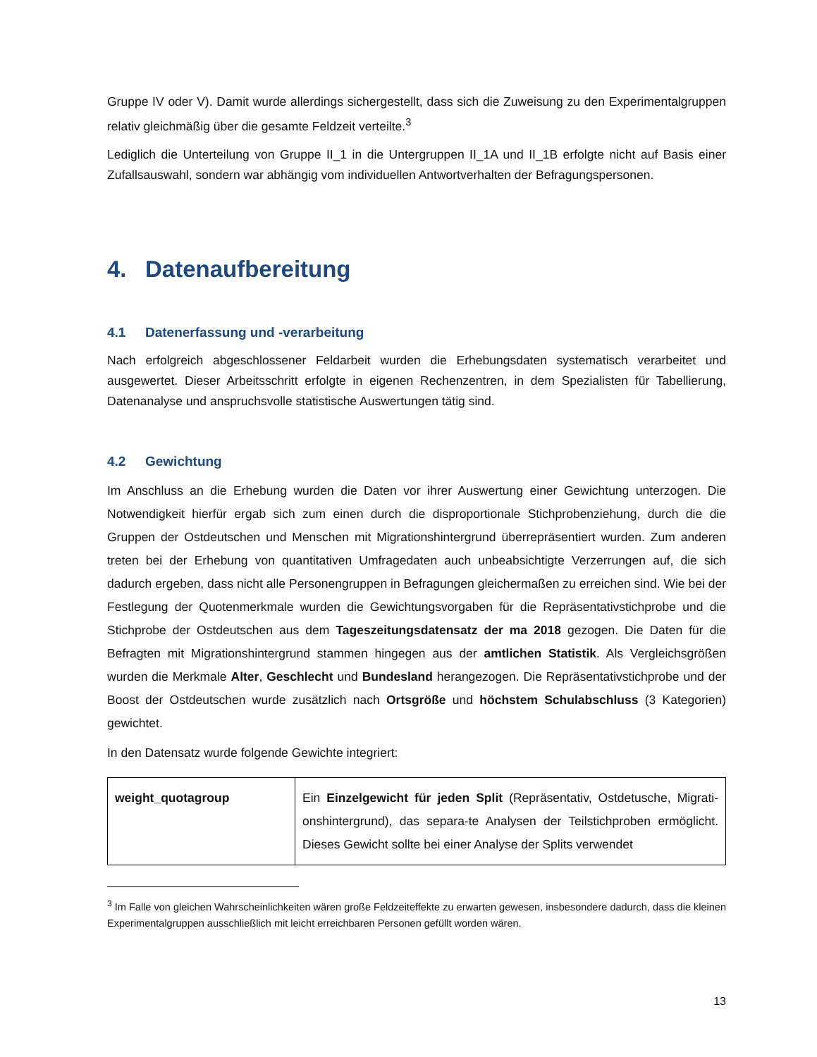Gruppe IV oder V). Damit wurde allerdings sichergestellt, dass sich die Zuweisung zu den Experimental­gruppen relativ gleichmäßig über die gesamte Feldzeit verteilte.<sup>3</sup>
Lediglich die Unterteilung von Gruppe II_1 in die Untergruppen II_1A und II_1B erfolgte nicht auf Basis einer Zufallsauswahl, sondern war abhängig vom individuellen Antwortverhalten der Befragungsperso­nen.
4. Datenaufbereitung
4.1 Datenerfassung und -verarbeitung
Nach erfolgreich abgeschlossener Feldarbeit wurden die Erhebungsdaten systematisch verarbeitet und ausgewertet. Dieser Arbeitsschritt erfolgte in eigenen Rechenzentren, in dem Spezialisten für Tabellie­rung, Datenanalyse und anspruchsvolle statistische Auswertungen tätig sind.
4.2 Gewichtung
Im Anschluss an die Erhebung wurden die Daten vor ihrer Auswertung einer Gewichtung unterzogen. Die Notwendigkeit hierfür ergab sich zum einen durch die disproportionale Stichprobenziehung, durch die die Gruppen der Ostdeutschen und Menschen mit Migrationshintergrund überrepräsentiert wurden. Zum anderen treten bei der Erhebung von quantitativen Umfragedaten auch unbeabsichtigte Verzerrungen auf, die sich dadurch ergeben, dass nicht alle Personengruppen in Befragungen gleichermaßen zu errei­chen sind. Wie bei der Festlegung der Quotenmerkmale wurden die Gewichtungsvorgaben für die Reprä­sentativstichprobe und die Stichprobe der Ostdeutschen aus dem Tageszeitungsdatensatz der ma 2018 gezogen. Die Daten für die Befragten mit Migrationshintergrund stammen hingegen aus der amtlichen Statistik. Als Vergleichsgrößen wurden die Merkmale Alter, Geschlecht und Bundesland herangezogen. Die Repräsentativstichprobe und der Boost der Ostdeutschen wurde zusätzlich nach Ortsgröße und höchstem Schulabschluss (3 Kategorien) gewichtet.
In den Datensatz wurde folgende Gewichte integriert:
| weight_quotagroup | Ein Einzelgewicht für jeden Split (Repräsentativ, Ostdetusche, Migrati­onshintergrund), das separa-te Analysen der Teilstichproben ermög­licht. Dieses Gewicht sollte bei einer Analyse der Splits verwendet |
<sup>3</sup> Im Falle von gleichen Wahrscheinlichkeiten wären große Feldzeiteffekte zu erwarten gewesen, insbesondere dadurch, dass die kleinen Experimentalgruppen ausschließlich mit leicht erreichbaren Personen gefüllt worden wä­ren.
13